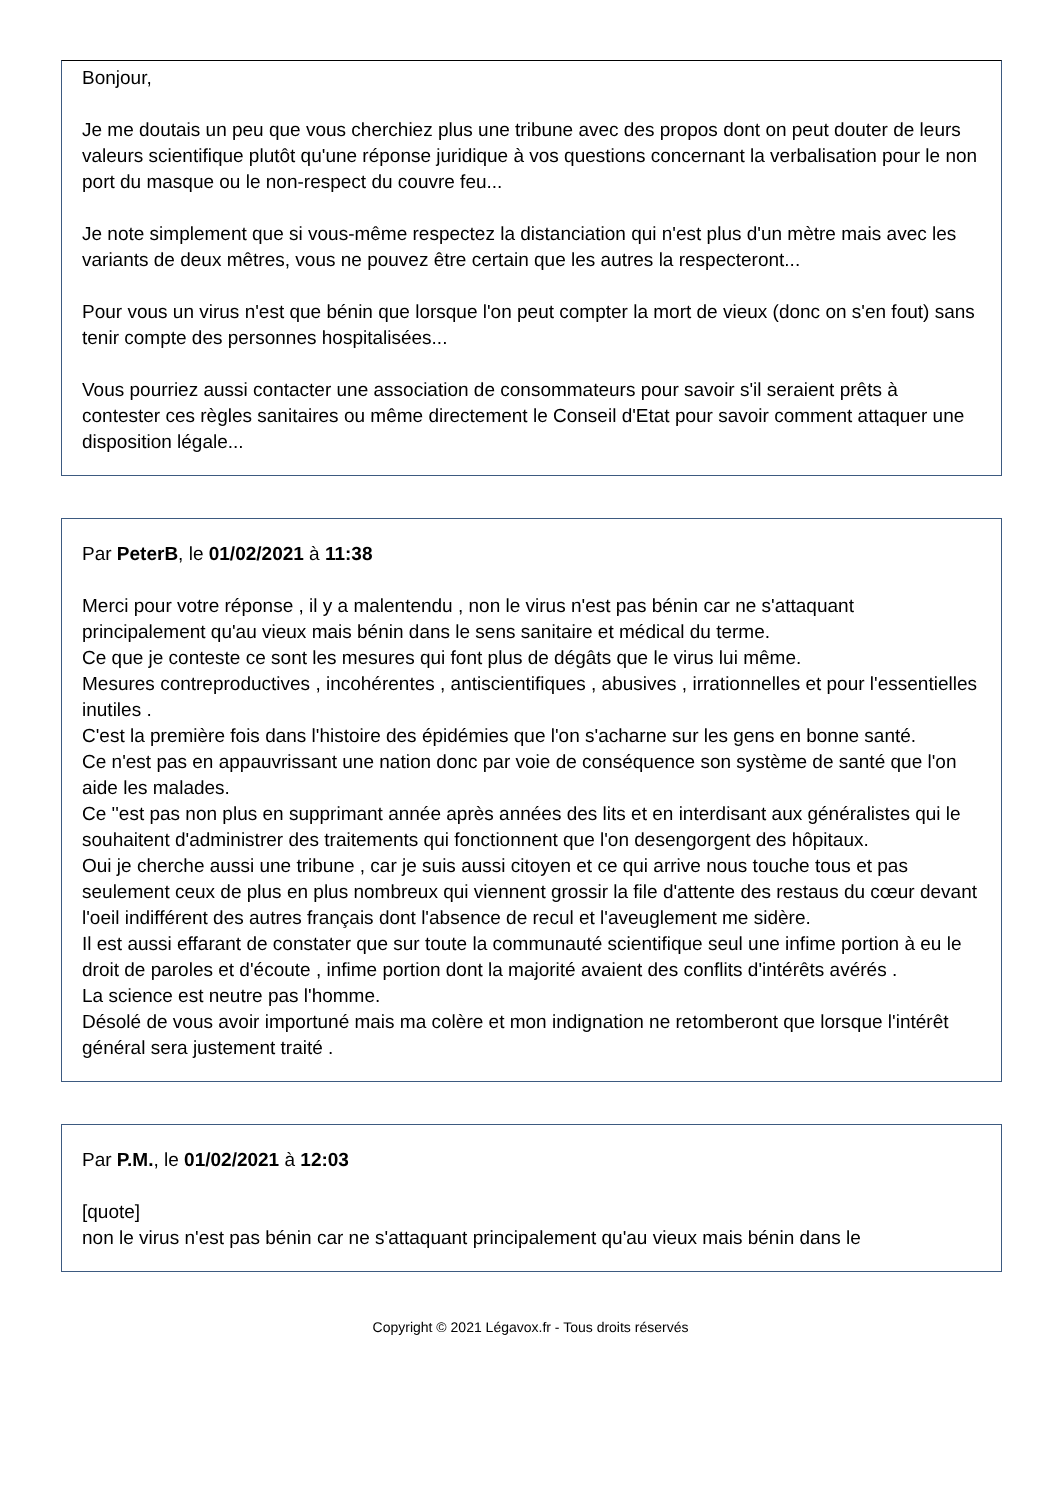Bonjour,
Je me doutais un peu que vous cherchiez plus une tribune avec des propos dont on peut douter de leurs valeurs scientifique plutôt qu'une réponse juridique à vos questions concernant la verbalisation pour le non port du masque ou le non-respect du couvre feu...
Je note simplement que si vous-même respectez la distanciation qui n'est plus d'un mètre mais avec les variants de deux mêtres, vous ne pouvez être certain que les autres la respecteront...
Pour vous un virus n'est que bénin que lorsque l'on peut compter la mort de vieux (donc on s'en fout) sans tenir compte des personnes hospitalisées...
Vous pourriez aussi contacter une association de consommateurs pour savoir s'il seraient prêts à contester ces règles sanitaires ou même directement le Conseil d'Etat pour savoir comment attaquer une disposition légale...
Par PeterB, le 01/02/2021 à 11:38
Merci pour votre réponse , il y a malentendu , non le virus n'est pas bénin car ne s'attaquant principalement qu'au vieux mais bénin dans le sens sanitaire et médical du terme.
Ce que je conteste ce sont les mesures qui font plus de dégâts que le virus lui même.
Mesures contreproductives , incohérentes , antiscientifiques , abusives , irrationnelles et pour l'essentielles inutiles .
C'est la première fois dans l'histoire des épidémies que l'on s'acharne sur les gens en bonne santé.
Ce n'est pas en appauvrissant une nation donc par voie de conséquence son système de santé que l'on aide les malades.
Ce ''est pas non plus en supprimant année après années des lits et en interdisant aux généralistes qui le souhaitent d'administrer des traitements qui fonctionnent que l'on desengorgent des hôpitaux.
Oui je cherche aussi une tribune , car je suis aussi citoyen et ce qui arrive nous touche tous et pas seulement ceux de plus en plus nombreux qui viennent grossir la file d'attente des restaus du cœur devant l'oeil indifférent des autres français dont l'absence de recul et l'aveuglement me sidère.
Il est aussi effarant de constater que sur toute la communauté scientifique seul une infime portion à eu le droit de paroles et d'écoute , infime portion dont la majorité avaient des conflits d'intérêts avérés .
La science est neutre pas l'homme.
Désolé de vous avoir importuné mais ma colère et mon indignation ne retomberont que lorsque l'intérêt général sera justement traité .
Par P.M., le 01/02/2021 à 12:03
[quote]
non le virus n'est pas bénin car ne s'attaquant principalement qu'au vieux mais bénin dans le
Copyright © 2021 Légavox.fr - Tous droits réservés